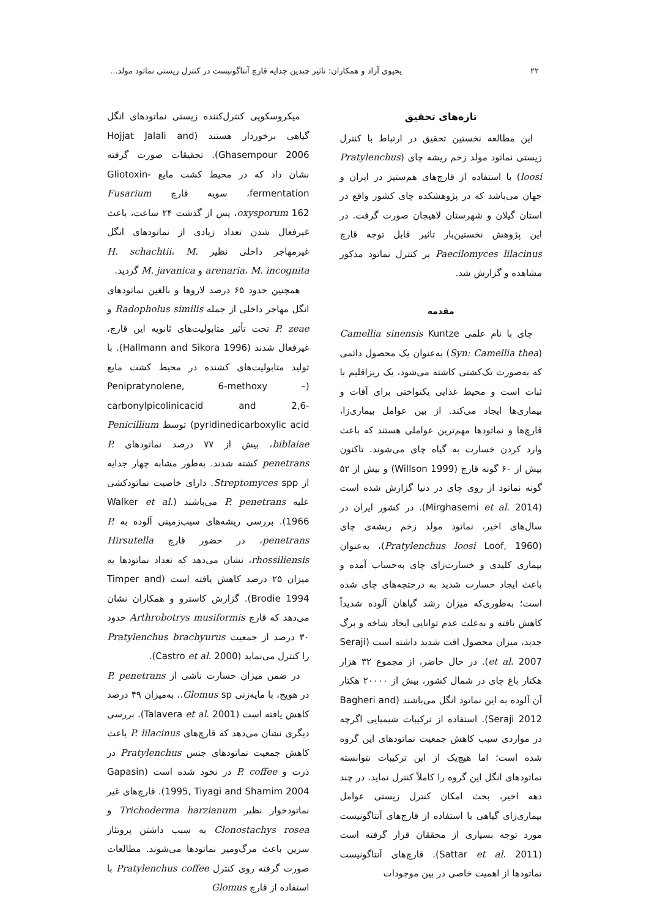۲۲ یحیوی آزاد و همکاران: تاثیر چندین جدایه قارچ آنتاگونیست در کنترل زیستی نماتود مولد...
تازه‌های تحقیق
این مطالعه نخستین تحقیق در ارتباط با کنترل زیستی نماتود مولد زخم ریشه چای (Pratylenchus loosi) با استفاده از قارچ‌های هم‌ستیز در ایران و جهان می‌باشد که در پژوهشکده چای کشور واقع در استان گیلان و شهرستان لاهیجان صورت گرفت. در این پژوهش نخستین‌بار تاثیر قابل توجه قارچ Paecilomyces lilacinus بر کنترل نماتود مذکور مشاهده و گزارش شد.
مقدمه
چای با نام علمی Camellia sinensis Kuntze (Syn: Camellia thea) به‌عنوان یک محصول دائمی که به‌صورت تک‌کشتی کاشته می‌شود، یک ریزاقلیم با ثبات است و محیط غذایی یکنواختی برای آفات و بیماری‌ها ایجاد می‌کند. از بین عوامل بیماری‌زا، قارچ‌ها و نماتودها مهم‌ترین عواملی هستند که باعث وارد کردن خسارت به گیاه چای می‌شوند. تاکنون بیش از ۶۰ گونه قارچ (Willson 1999) و بیش از ۵۲ گونه نماتود از روی چای در دنیا گزارش شده است (Mirghasemi et al. 2014). در کشور ایران در سال‌های اخیر، نماتود مولد زخم ریشه‌ی چای (Pratylenchus loosi Loof, 1960)، به‌عنوان بیماری کلیدی و خسارت‌زای چای به‌حساب آمده و باعث ایجاد خسارت شدید به درختچه‌های چای شده است؛ به‌طوری‌که میزان رشد گیاهان آلوده شدیداً کاهش یافته و به‌علت عدم توانایی ایجاد شاخه و برگ جدید، میزان محصول افت شدید داشته است (Seraji et al. 2007). در حال حاضر، از مجموع ۳۲ هزار هکتار باغ چای در شمال کشور، بیش از ۲۰۰۰۰ هکتار آن آلوده به این نماتود انگل می‌باشند (Bagheri and Seraji 2012). استفاده از ترکیبات شیمیایی اگرچه در مواردی سبب کاهش جمعیت نماتودهای این گروه شده است؛ اما هیچ‌یک از این ترکیبات نتوانسته نماتودهای انگل این گروه را کاملاً کنترل نماید. در چند دهه اخیر، بحث امکان کنترل زیستی عوامل بیماری‌زای گیاهی با استفاده از قارچ‌های آنتاگونیست مورد توجه بسیاری از محققان قرار گرفته است (Sattar et al. 2011). قارچ‌های آنتاگونیست نماتودها از اهمیت خاصی در بین موجودات
میکروسکوپی کنترل‌کننده زیستی نماتودهای انگل گیاهی برخوردار هستند (Hojjat Jalali and Ghasempour 2006). تحقیقات صورت گرفته نشان داد که در محیط کشت مایع Gliotoxin-fermentation، سویه قارچ Fusarium oxysporum 162، پس از گذشت ۲۴ ساعت، باعث غیرفعال شدن تعداد زیادی از نماتودهای انگل غیرمهاجر داخلی نظیر H. schachtii، M. arenaria، M. incognita و M. javanica گردید.
همچنین حدود ۶۵ درصد لاروها و بالغین نماتودهای انگل مهاجر داخلی از جمله Radopholus similis و P. zeae تحت تأثیر متابولیت‌های ثانویه این قارچ، غیرفعال شدند (Hallmann and Sikora 1996). با تولید متابولیت‌های کشنده در محیط کشت مایع (Penipratynolene, 6-methoxy – carbonylpicolinicacid and 2,6-pyridinedicarboxylic acid) توسط Penicillium biblaiae، بیش از ۷۷ درصد نماتودهای P. penetrans کشته شدند. به‌طور مشابه چهار جدایه از Streptomyces spp. دارای خاصیت نماتودکشی علیه P. penetrans می‌باشند (Walker et al. 1966). بررسی ریشه‌های سیب‌زمینی آلوده به P. penetrans، در حضور قارچ Hirsutella rhossiliensis، نشان می‌دهد که تعداد نماتودها به میزان ۲۵ درصد کاهش یافته است (Timper and Brodie 1994). گزارش کاسترو و همکاران نشان می‌دهد که قارچ Arthrobotrys musiformis حدود ۳۰ درصد از جمعیت Pratylenchus brachyurus را کنترل می‌نماید (Castro et al. 2000).
در ضمن میزان خسارت ناشی از P. penetrans در هویج، با مایه‌زنی Glomus sp.، به‌میزان ۴۹ درصد کاهش یافته است (Talavera et al. 2001). بررسی دیگری نشان می‌دهد که قارچ‌های P. lilacinus باعث کاهش جمعیت نماتودهای جنس Pratylenchus در ذرت و P. coffee در نخود شده است (Gapasin 1995, Tiyagi and Shamim 2004). قارچ‌های غیر نماتودخوار نظیر Trichoderma harzianum و Clonostachys rosea به سبب داشتن پروتئاز سرین باعث مرگ‌ومیر نماتودها می‌شوند. مطالعات صورت گرفته روی کنترل Pratylenchus coffee با استفاده از قارچ Glomus